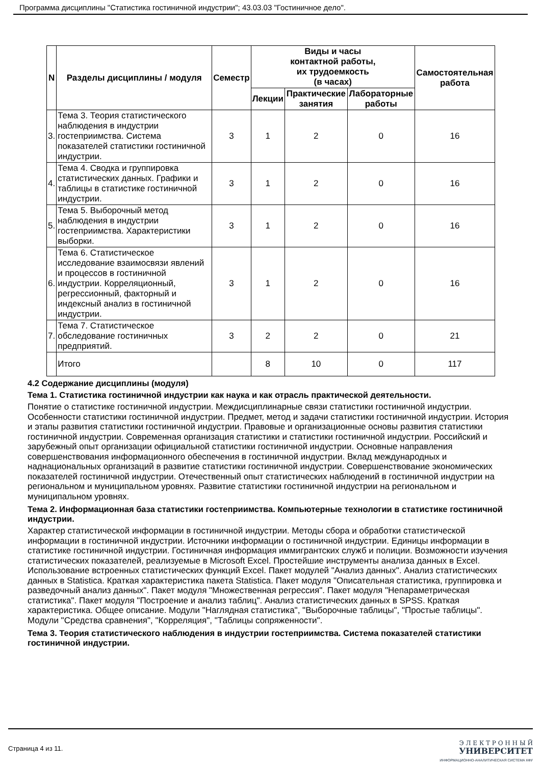Программа дисциплины "Статистика гостиничной индустрии"; 43.03.03 "Гостиничное дело".
| N | Разделы дисциплины / модуля | Семестр | Виды и часы контактной работы, их трудоемкость (в часах) | | | Самостоятельная работа |
| --- | --- | --- | --- | --- | --- | --- |
| | | | Лекции | Практические занятия | Лабораторные работы | |
| 3. | Тема 3. Теория статистического наблюдения в индустрии гостеприимства. Система показателей статистики гостиничной индустрии. | 3 | 1 | 2 | 0 | 16 |
| 4. | Тема 4. Сводка и группировка статистических данных. Графики и таблицы в статистике гостиничной индустрии. | 3 | 1 | 2 | 0 | 16 |
| 5. | Тема 5. Выборочный метод наблюдения в индустрии гостеприимства. Характеристики выборки. | 3 | 1 | 2 | 0 | 16 |
| 6. | Тема 6. Статистическое исследование взаимосвязи явлений и процессов в гостиничной индустрии. Корреляционный, регрессионный, факторный и индексный анализ в гостиничной индустрии. | 3 | 1 | 2 | 0 | 16 |
| 7. | Тема 7. Статистическое обследование гостиничных предприятий. | 3 | 2 | 2 | 0 | 21 |
| | Итого | | 8 | 10 | 0 | 117 |
4.2 Содержание дисциплины (модуля)
Тема 1. Статистика гостиничной индустрии как наука и как отрасль практической деятельности.
Понятие о статистике гостиничной индустрии. Междисциплинарные связи статистики гостиничной индустрии. Особенности статистики гостиничной индустрии. Предмет, метод и задачи статистики гостиничной индустрии. История и этапы развития статистики гостиничной индустрии. Правовые и организационные основы развития статистики гостиничной индустрии. Современная организация статистики и статистики гостиничной индустрии. Российский и зарубежный опыт организации официальной статистики гостиничной индустрии. Основные направления совершенствования информационного обеспечения в гостиничной индустрии. Вклад международных и наднациональных организаций в развитие статистики гостиничной индустрии. Совершенствование экономических показателей гостиничной индустрии. Отечественный опыт статистических наблюдений в гостиничной индустрии на региональном и муниципальном уровнях. Развитие статистики гостиничной индустрии на региональном и муниципальном уровнях.
Тема 2. Информационная база статистики гостеприимства. Компьютерные технологии в статистике гостиничной индустрии.
Характер статистической информации в гостиничной индустрии. Методы сбора и обработки статистической информации в гостиничной индустрии. Источники информации о гостиничной индустрии. Единицы информации в статистике гостиничной индустрии. Гостиничная информация иммигрантских служб и полиции. Возможности изучения статистических показателей, реализуемые в Microsoft Excel. Простейшие инструменты анализа данных в Excel. Использование встроенных статистических функций Excel. Пакет модулей "Анализ данных". Анализ статистических данных в Statistica. Краткая характеристика пакета Statistica. Пакет модуля "Описательная статистика, группировка и разведочный анализ данных". Пакет модуля "Множественная регрессия". Пакет модуля "Непараметрическая статистика". Пакет модуля "Построение и анализ таблиц". Анализ статистических данных в SPSS. Краткая характеристика. Общее описание. Модули "Наглядная статистика", "Выборочные таблицы", "Простые таблицы". Модули "Средства сравнения", "Корреляция", "Таблицы сопряженности".
Тема 3. Теория статистического наблюдения в индустрии гостеприимства. Система показателей статистики гостиничной индустрии.
Страница 4 из 11.
Э Л Е К Т Р О Н Н Ы Й
УНИВЕРСИТЕТ
ИНФОРМАЦИОННО-АНАЛИТИЧЕСКАЯ СИСТЕМА КФУ